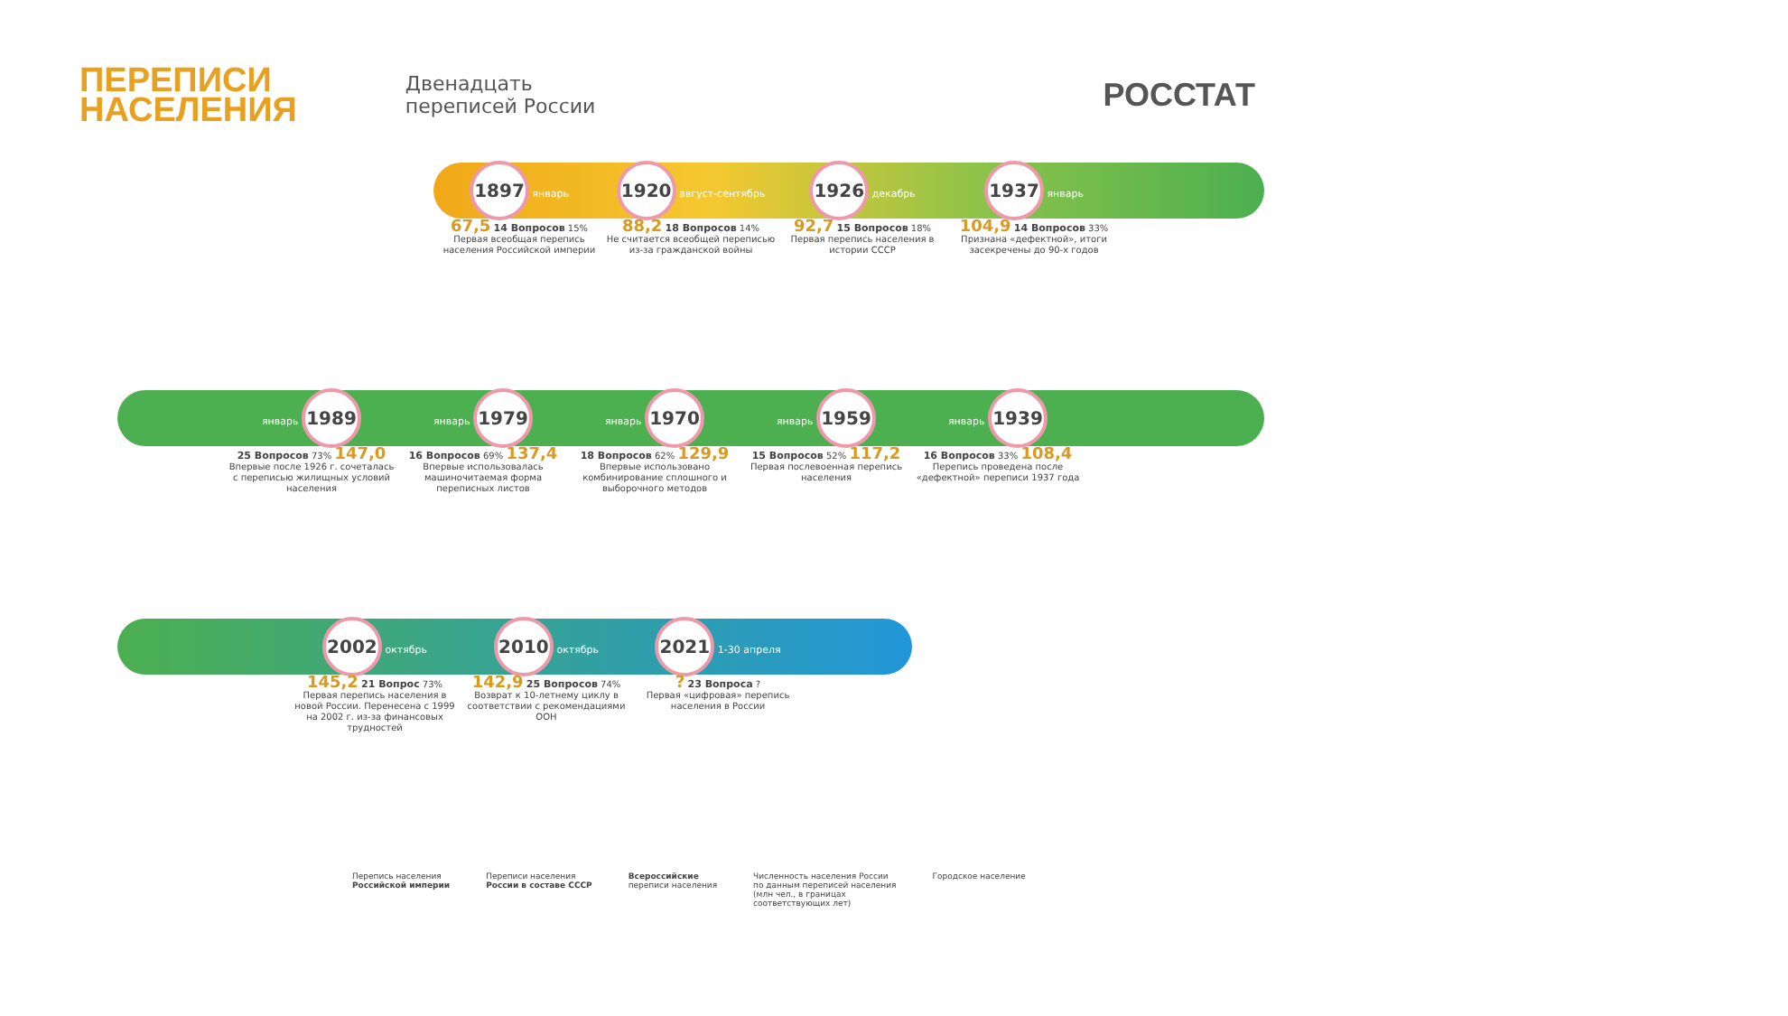ПЕРЕПИСИ
НАСЕЛЕНИЯ
Двенадцать
переписей России
РОССТАТ
1897 январь
67,5 14 Вопросов 15%
Первая всеобщая перепись населения Российской империи
1920 август-сентябрь
88,2 18 Вопросов 14%
Не считается всеобщей переписью из-за гражданской войны
1926 декабрь
92,7 15 Вопросов 18%
Первая перепись населения в истории СССР
1937 январь
104,9 14 Вопросов 33%
Признана «дефектной», итоги засекречены до 90-х годов
январь 1989
25 Вопросов 73% 147,0
Впервые после 1926 г. сочеталась с переписью жилищных условий населения
январь 1979
16 Вопросов 69% 137,4
Впервые использовалась машиночитаемая форма переписных листов
январь 1970
18 Вопросов 62% 129,9
Впервые использовано комбинирование сплошного и выборочного методов
январь 1959
15 Вопросов 52% 117,2
Первая послевоенная перепись населения
январь 1939
16 Вопросов 33% 108,4
Перепись проведена после «дефектной» переписи 1937 года
2002 октябрь
145,2 21 Вопрос 73%
Первая перепись населения в новой России. Перенесена с 1999 на 2002 г. из-за финансовых трудностей
2010 октябрь
142,9 25 Вопросов 74%
Возврат к 10-летнему циклу в соответствии с рекомендациями ООН
2021 1-30 апреля
? 23 Вопроса ?
Первая «цифровая» перепись населения в России
Перепись населения
Российской империи
Переписи населения
России в составе СССР
Всероссийские
переписи населения
Численность населения России
по данным переписей населения
(млн чел., в границах
соответствующих лет)
Городское население